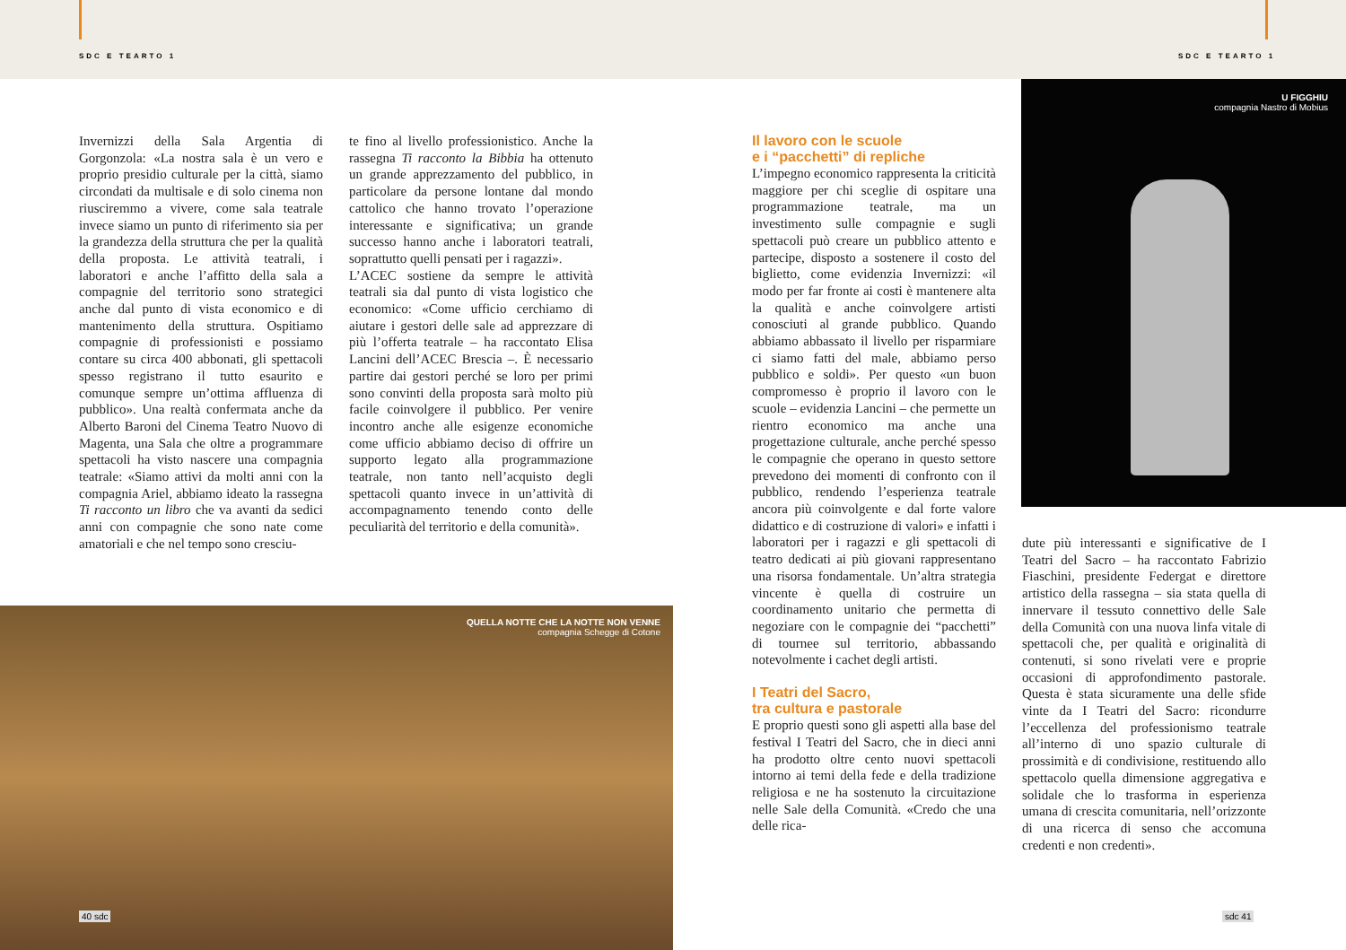SDC E TEARTO 1 SDC E TEARTO 1
Invernizzi della Sala Argentia di Gorgonzola: «La nostra sala è un vero e proprio presidio culturale per la città, siamo circondati da multisale e di solo cinema non riusciremmo a vivere, come sala teatrale invece siamo un punto di riferimento sia per la grandezza della struttura che per la qualità della proposta. Le attività teatrali, i laboratori e anche l’affitto della sala a compagnie del territorio sono strategici anche dal punto di vista economico e di mantenimento della struttura. Ospitiamo compagnie di professionisti e possiamo contare su circa 400 abbonati, gli spettacoli spesso registrano il tutto esaurito e comunque sempre un’ottima affluenza di pubblico». Una realtà confermata anche da Alberto Baroni del Cinema Teatro Nuovo di Magenta, una Sala che oltre a programmare spettacoli ha visto nascere una compagnia teatrale: «Siamo attivi da molti anni con la compagnia Ariel, abbiamo ideato la rassegna Ti racconto un libro che va avanti da sedici anni con compagnie che sono nate come amatoriali e che nel tempo sono cresciu-
te fino al livello professionistico. Anche la rassegna Ti racconto la Bibbia ha ottenuto un grande apprezzamento del pubblico, in particolare da persone lontane dal mondo cattolico che hanno trovato l’operazione interessante e significativa; un grande successo hanno anche i laboratori teatrali, soprattutto quelli pensati per i ragazzi».
L’ACEC sostiene da sempre le attività teatrali sia dal punto di vista logistico che economico: «Come ufficio cerchiamo di aiutare i gestori delle sale ad apprezzare di più l’offerta teatrale – ha raccontato Elisa Lancini dell’ACEC Brescia –. È necessario partire dai gestori perché se loro per primi sono convinti della proposta sarà molto più facile coinvolgere il pubblico. Per venire incontro anche alle esigenze economiche come ufficio abbiamo deciso di offrire un supporto legato alla programmazione teatrale, non tanto nell’acquisto degli spettacoli quanto invece in un’attività di accompagnamento tenendo conto delle peculiarità del territorio e della comunità».
QUELLA NOTTE CHE LA NOTTE NON VENNE
compagnia Schegge di Cotone
Il lavoro con le scuole
e i “pacchetti” di repliche
L’impegno economico rappresenta la criticità maggiore per chi sceglie di ospitare una programmazione teatrale, ma un investimento sulle compagnie e sugli spettacoli può creare un pubblico attento e partecipe, disposto a sostenere il costo del biglietto, come evidenzia Invernizzi: «il modo per far fronte ai costi è mantenere alta la qualità e anche coinvolgere artisti conosciuti al grande pubblico. Quando abbiamo abbassato il livello per risparmiare ci siamo fatti del male, abbiamo perso pubblico e soldi». Per questo «un buon compromesso è proprio il lavoro con le scuole – evidenzia Lancini – che permette un rientro economico ma anche una progettazione culturale, anche perché spesso le compagnie che operano in questo settore prevedono dei momenti di confronto con il pubblico, rendendo l’esperienza teatrale ancora più coinvolgente e dal forte valore didattico e di costruzione di valori» e infatti i laboratori per i ragazzi e gli spettacoli di teatro dedicati ai più giovani rappresentano una risorsa fondamentale. Un’altra strategia vincente è quella di costruire un coordinamento unitario che permetta di negoziare con le compagnie dei “pacchetti” di tournee sul territorio, abbassando notevolmente i cachet degli artisti.
I Teatri del Sacro,
tra cultura e pastorale
E proprio questi sono gli aspetti alla base del festival I Teatri del Sacro, che in dieci anni ha prodotto oltre cento nuovi spettacoli intorno ai temi della fede e della tradizione religiosa e ne ha sostenuto la circuitazione nelle Sale della Comunità. «Credo che una delle rica-
U FIGGHIU
compagnia Nastro di Mobius
dute più interessanti e significative de I Teatri del Sacro – ha raccontato Fabrizio Fiaschini, presidente Federgat e direttore artistico della rassegna – sia stata quella di innervare il tessuto connettivo delle Sale della Comunità con una nuova linfa vitale di spettacoli che, per qualità e originalità di contenuti, si sono rivelati vere e proprie occasioni di approfondimento pastorale. Questa è stata sicuramente una delle sfide vinte da I Teatri del Sacro: ricondurre l’eccellenza del professionismo teatrale all’interno di uno spazio culturale di prossimità e di condivisione, restituendo allo spettacolo quella dimensione aggregativa e solidale che lo trasforma in esperienza umana di crescita comunitaria, nell’orizzonte di una ricerca di senso che accomuna credenti e non credenti».
40 sdc sdc 41